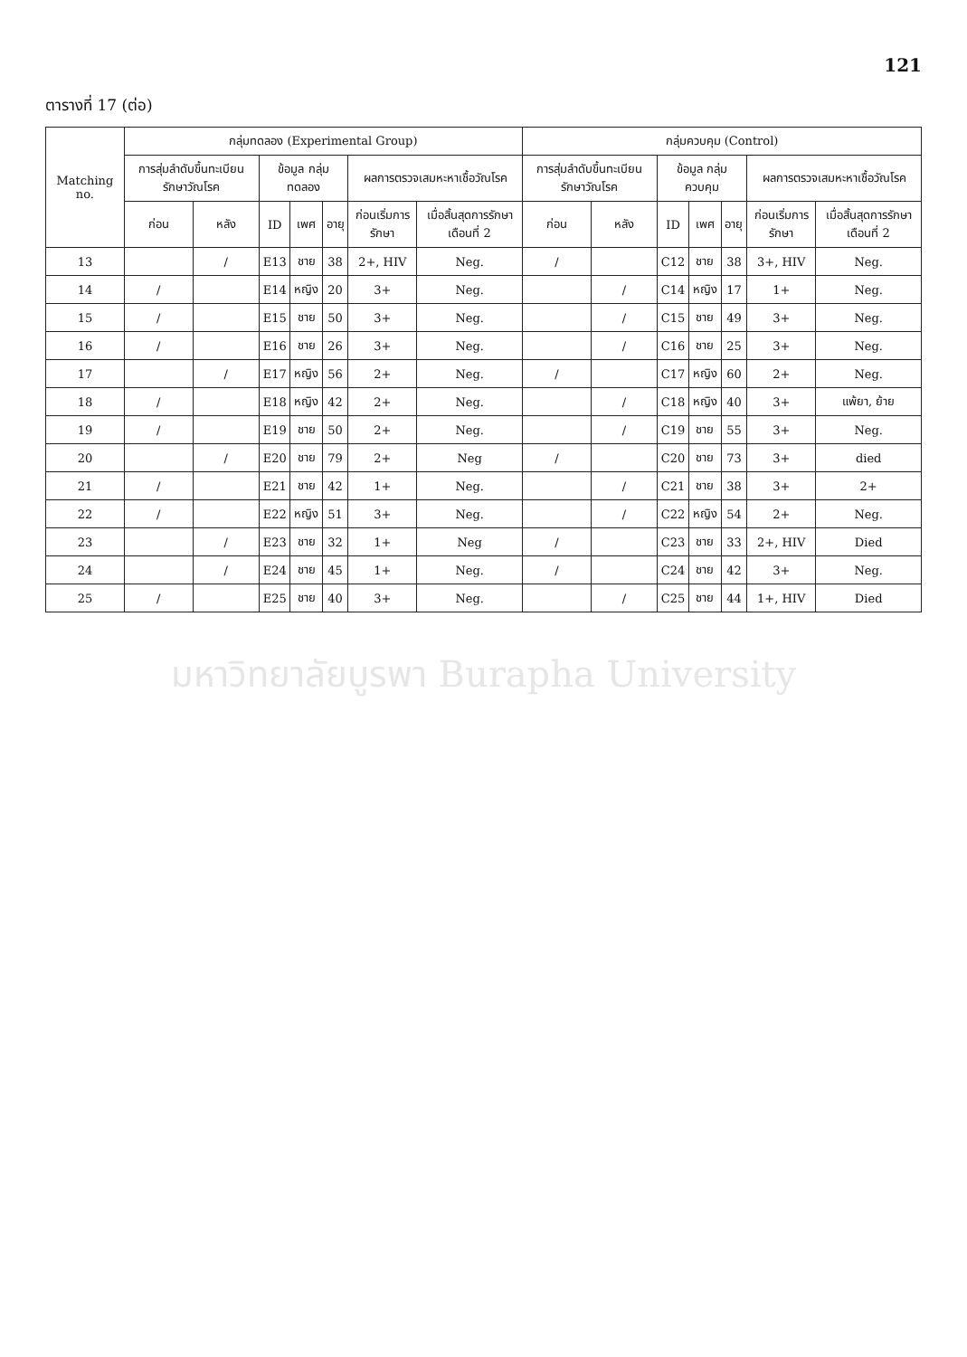121
ตารางที่ 17 (ต่อ)
| Matching no. | กลุ่มทดลอง (Experimental Group) | | | | | | | กลุ่มควบคุม (Control) | | | | | | |
| --- | --- | --- | --- | --- | --- | --- | --- | --- | --- | --- | --- | --- | --- | --- |
| | การสุ่มลำดับขึ้นทะเบียนรักษาวัณโรค | | ข้อมูล กลุ่มทดลอง | | | ผลการตรวจเสมหะหาเชื้อวัณโรค | | การสุ่มลำดับขึ้นทะเบียนรักษาวัณโรค | | ข้อมูล กลุ่มควบคุม | | | ผลการตรวจเสมหะหาเชื้อวัณโรค | |
| | ก่อน | หลัง | ID | เพศ | อายุ | ก่อนเริ่มการรักษา | เมื่อสิ้นสุดการรักษาเดือนที่ 2 | ก่อน | หลัง | ID | เพศ | อายุ | ก่อนเริ่มการรักษา | เมื่อสิ้นสุดการรักษาเดือนที่ 2 |
| 13 | | / | E13 | ชาย | 38 | 2+, HIV | Neg. | / | | C12 | ชาย | 38 | 3+, HIV | Neg. |
| 14 | / | | E14 | หญิง | 20 | 3+ | Neg. | | / | C14 | หญิง | 17 | 1+ | Neg. |
| 15 | / | | E15 | ชาย | 50 | 3+ | Neg. | | / | C15 | ชาย | 49 | 3+ | Neg. |
| 16 | / | | E16 | ชาย | 26 | 3+ | Neg. | | / | C16 | ชาย | 25 | 3+ | Neg. |
| 17 | | / | E17 | หญิง | 56 | 2+ | Neg. | / | | C17 | หญิง | 60 | 2+ | Neg. |
| 18 | / | | E18 | หญิง | 42 | 2+ | Neg. | | / | C18 | หญิง | 40 | 3+ | แพ้ยา, ย้าย |
| 19 | / | | E19 | ชาย | 50 | 2+ | Neg. | | / | C19 | ชาย | 55 | 3+ | Neg. |
| 20 | | / | E20 | ชาย | 79 | 2+ | Neg | / | | C20 | ชาย | 73 | 3+ | died |
| 21 | / | | E21 | ชาย | 42 | 1+ | Neg. | | / | C21 | ชาย | 38 | 3+ | 2+ |
| 22 | / | | E22 | หญิง | 51 | 3+ | Neg. | | / | C22 | หญิง | 54 | 2+ | Neg. |
| 23 | | / | E23 | ชาย | 32 | 1+ | Neg | / | | C23 | ชาย | 33 | 2+, HIV | Died |
| 24 | | / | E24 | ชาย | 45 | 1+ | Neg. | / | | C24 | ชาย | 42 | 3+ | Neg. |
| 25 | / | | E25 | ชาย | 40 | 3+ | Neg. | | / | C25 | ชาย | 44 | 1+, HIV | Died |
มหาวิทยาลัยบูรพา Burapha University